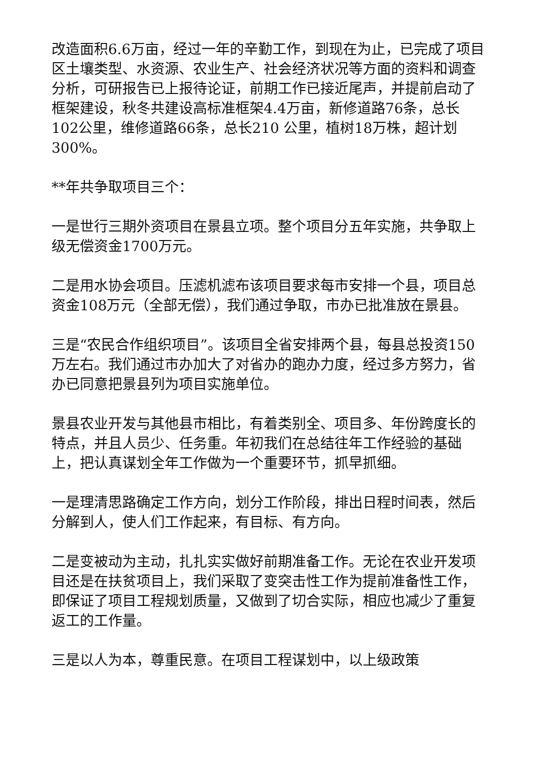改造面积6.6万亩，经过一年的辛勤工作，到现在为止，已完成了项目区土壤类型、水资源、农业生产、社会经济状况等方面的资料和调查分析，可研报告已上报待论证，前期工作已接近尾声，并提前启动了框架建设，秋冬共建设高标准框架4.4万亩，新修道路76条，总长102公里，维修道路66条，总长210 公里，植树18万株，超计划300%。
**年共争取项目三个：
一是世行三期外资项目在景县立项。整个项目分五年实施，共争取上级无偿资金1700万元。
二是用水协会项目。压滤机滤布该项目要求每市安排一个县，项目总资金108万元（全部无偿），我们通过争取，市办已批准放在景县。
三是“农民合作组织项目”。该项目全省安排两个县，每县总投资150万左右。我们通过市办加大了对省办的跑办力度，经过多方努力，省办已同意把景县列为项目实施单位。
景县农业开发与其他县市相比，有着类别全、项目多、年份跨度长的特点，并且人员少、任务重。年初我们在总结往年工作经验的基础上，把认真谋划全年工作做为一个重要环节，抓早抓细。
一是理清思路确定工作方向，划分工作阶段，排出日程时间表，然后分解到人，使人们工作起来，有目标、有方向。
二是变被动为主动，扎扎实实做好前期准备工作。无论在农业开发项目还是在扶贫项目上，我们采取了变突击性工作为提前准备性工作，即保证了项目工程规划质量，又做到了切合实际，相应也减少了重复返工的工作量。
三是以人为本，尊重民意。在项目工程谋划中，以上级政策